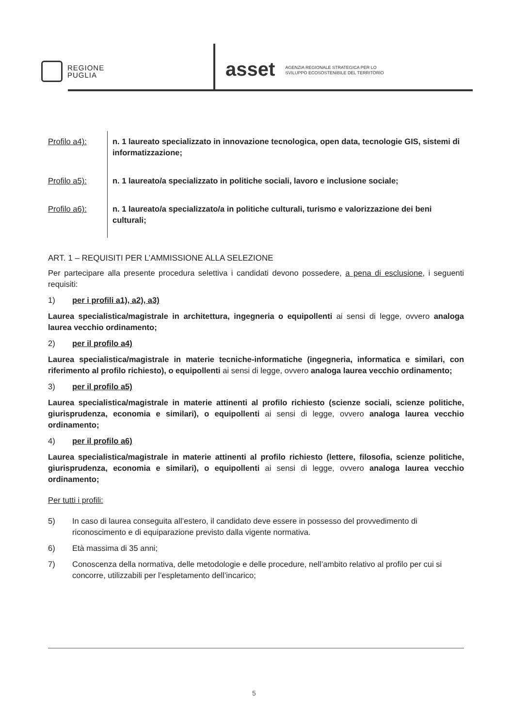REGIONE
PUGLIA
asset AGENZIA REGIONALE STRATEGICA PER LO
SVILUPPO ECOSOSTENIBILE DEL TERRITORIO
| Profilo a4): | n. 1 laureato specializzato in innovazione tecnologica, open data, tecnologie GIS, sistemi di informatizzazione; |
| Profilo a5): | n. 1 laureato/a specializzato in politiche sociali, lavoro e inclusione sociale; |
| Profilo a6): | n. 1 laureato/a specializzato/a in politiche culturali, turismo e valorizzazione dei beni culturali; |
ART. 1 – REQUISITI PER L’AMMISSIONE ALLA SELEZIONE
Per partecipare alla presente procedura selettiva i candidati devono possedere, a pena di esclusione, i seguenti requisiti:
1) per i profili a1), a2), a3)
Laurea specialistica/magistrale in architettura, ingegneria o equipollenti ai sensi di legge, ovvero analoga laurea vecchio ordinamento;
2) per il profilo a4)
Laurea specialistica/magistrale in materie tecniche-informatiche (ingegneria, informatica e similari, con riferimento al profilo richiesto), o equipollenti ai sensi di legge, ovvero analoga laurea vecchio ordinamento;
3) per il profilo a5)
Laurea specialistica/magistrale in materie attinenti al profilo richiesto (scienze sociali, scienze politiche, giurisprudenza, economia e similari), o equipollenti ai sensi di legge, ovvero analoga laurea vecchio ordinamento;
4) per il profilo a6)
Laurea specialistica/magistrale in materie attinenti al profilo richiesto (lettere, filosofia, scienze politiche, giurisprudenza, economia e similari), o equipollenti ai sensi di legge, ovvero analoga laurea vecchio ordinamento;
Per tutti i profili:
5) In caso di laurea conseguita all’estero, il candidato deve essere in possesso del provvedimento di riconoscimento e di equiparazione previsto dalla vigente normativa.
6) Età massima di 35 anni;
7) Conoscenza della normativa, delle metodologie e delle procedure, nell’ambito relativo al profilo per cui si concorre, utilizzabili per l’espletamento dell’incarico;
5